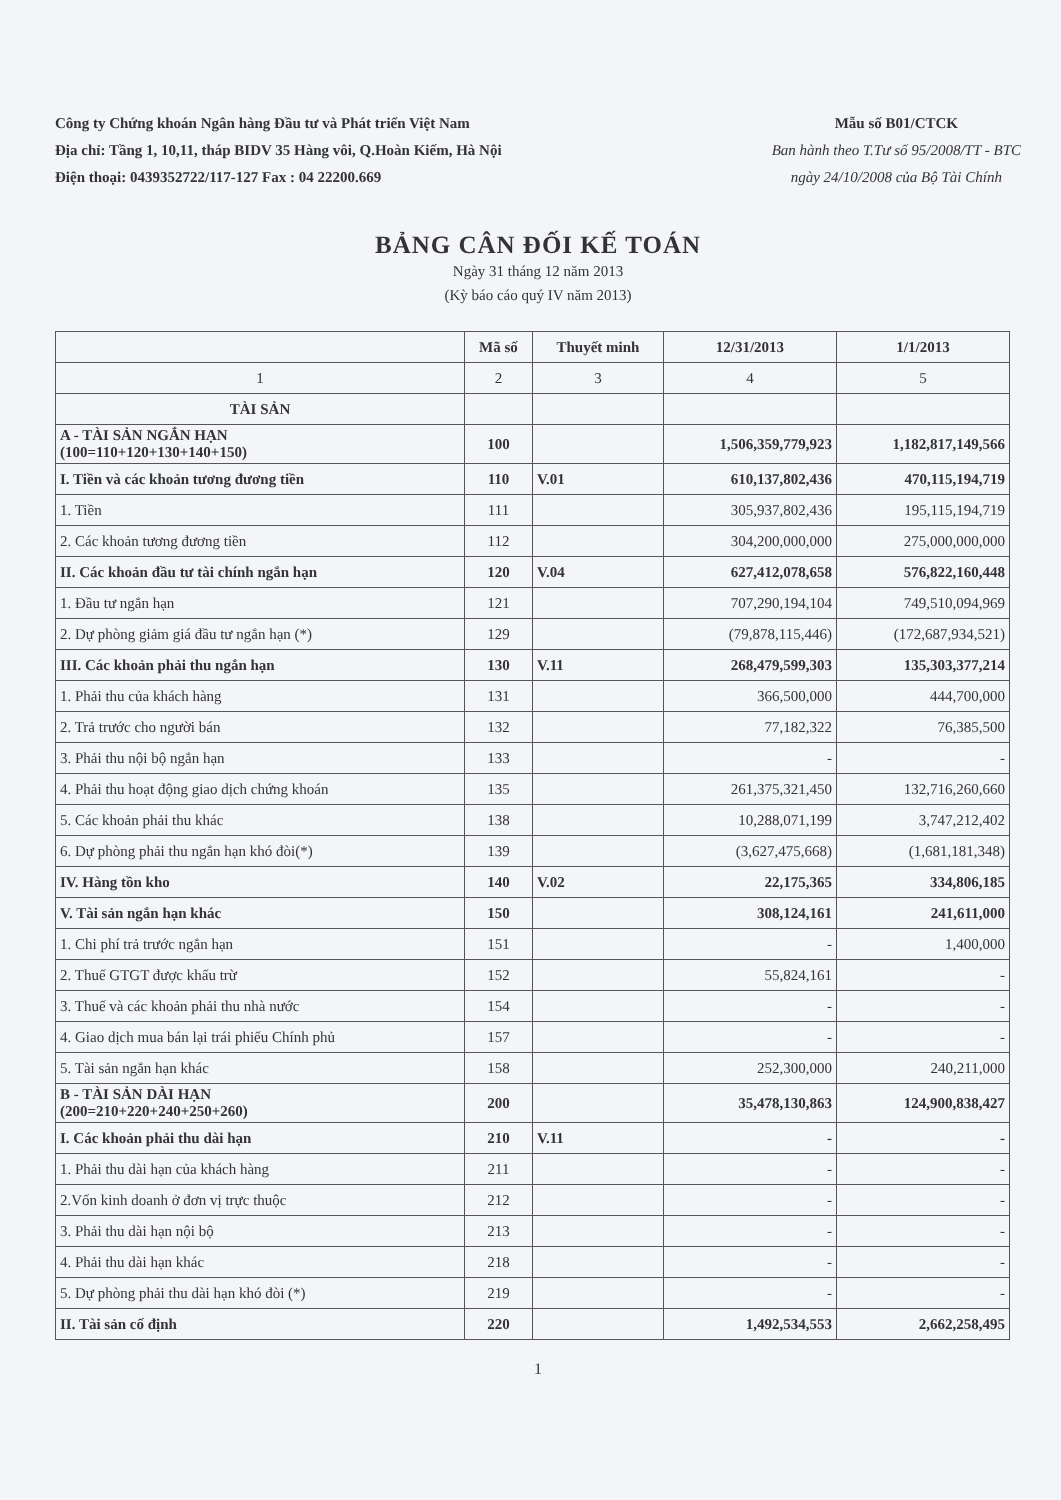Công ty Chứng khoán Ngân hàng Đầu tư và Phát triển Việt Nam
Địa chỉ: Tầng 1, 10,11, tháp BIDV 35 Hàng vôi, Q.Hoàn Kiếm, Hà Nội
Điện thoại: 0439352722/117-127 Fax : 04 22200.669
Mẫu số B01/CTCK
Ban hành theo T.Tư số 95/2008/TT - BTC
ngày 24/10/2008 của Bộ Tài Chính
BẢNG CÂN ĐỐI KẾ TOÁN
Ngày 31 tháng 12 năm 2013
(Kỳ báo cáo quý IV năm 2013)
| | Mã số | Thuyết minh | 12/31/2013 | 1/1/2013 |
| --- | --- | --- | --- | --- |
| 1 | 2 | 3 | 4 | 5 |
| TÀI SẢN | | | | |
| A - TÀI SẢN NGẮN HẠN (100=110+120+130+140+150) | 100 | | 1,506,359,779,923 | 1,182,817,149,566 |
| I. Tiền và các khoản tương đương tiền | 110 | V.01 | 610,137,802,436 | 470,115,194,719 |
| 1. Tiền | 111 | | 305,937,802,436 | 195,115,194,719 |
| 2. Các khoản tương đương tiền | 112 | | 304,200,000,000 | 275,000,000,000 |
| II. Các khoản đầu tư tài chính ngắn hạn | 120 | V.04 | 627,412,078,658 | 576,822,160,448 |
| 1. Đầu tư ngắn hạn | 121 | | 707,290,194,104 | 749,510,094,969 |
| 2. Dự phòng giảm giá đầu tư ngắn hạn (*) | 129 | | (79,878,115,446) | (172,687,934,521) |
| III. Các khoản phải thu ngắn hạn | 130 | V.11 | 268,479,599,303 | 135,303,377,214 |
| 1. Phải thu của khách hàng | 131 | | 366,500,000 | 444,700,000 |
| 2. Trả trước cho người bán | 132 | | 77,182,322 | 76,385,500 |
| 3. Phải thu nội bộ ngắn hạn | 133 | | - | - |
| 4. Phải thu hoạt động giao dịch chứng khoán | 135 | | 261,375,321,450 | 132,716,260,660 |
| 5. Các khoản phải thu khác | 138 | | 10,288,071,199 | 3,747,212,402 |
| 6. Dự phòng phải thu ngắn hạn khó đòi(*) | 139 | | (3,627,475,668) | (1,681,181,348) |
| IV. Hàng tồn kho | 140 | V.02 | 22,175,365 | 334,806,185 |
| V. Tài sản ngắn hạn khác | 150 | | 308,124,161 | 241,611,000 |
| 1. Chi phí trả trước ngắn hạn | 151 | | - | 1,400,000 |
| 2. Thuế GTGT được khấu trừ | 152 | | 55,824,161 | - |
| 3. Thuế và các khoản phải thu nhà nước | 154 | | - | - |
| 4. Giao dịch mua bán lại trái phiếu Chính phủ | 157 | | - | - |
| 5. Tài sản ngắn hạn khác | 158 | | 252,300,000 | 240,211,000 |
| B - TÀI SẢN DÀI HẠN (200=210+220+240+250+260) | 200 | | 35,478,130,863 | 124,900,838,427 |
| I. Các khoản phải thu dài hạn | 210 | V.11 | - | - |
| 1. Phải thu dài hạn của khách hàng | 211 | | - | - |
| 2.Vốn kinh doanh ở đơn vị trực thuộc | 212 | | - | - |
| 3. Phải thu dài hạn nội bộ | 213 | | - | - |
| 4. Phải thu dài hạn khác | 218 | | - | - |
| 5. Dự phòng phải thu dài hạn khó đòi (*) | 219 | | - | - |
| II. Tài sản cố định | 220 | | 1,492,534,553 | 2,662,258,495 |
1